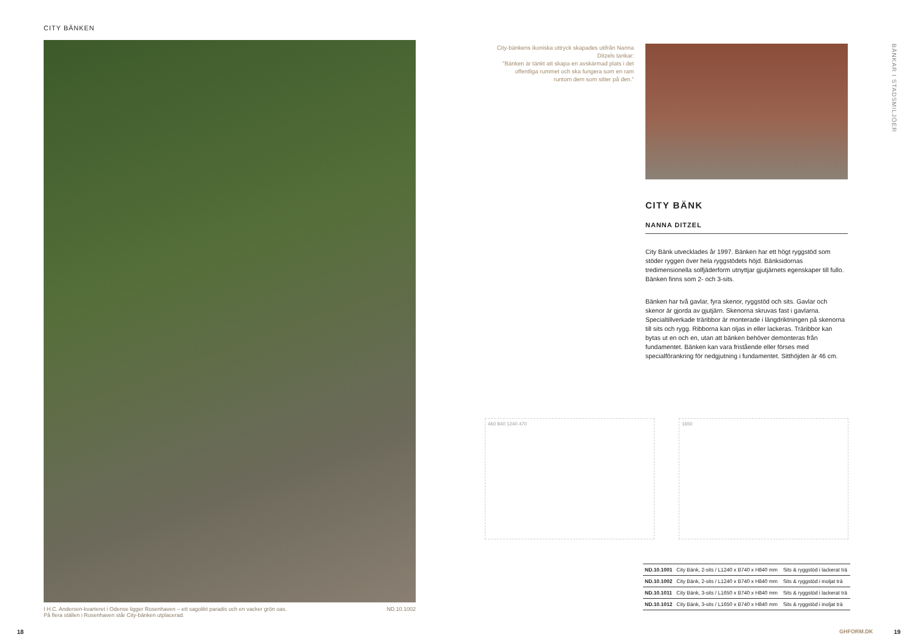CITY BÄNKEN
I H.C. Andersen-kvarteret i Odense ligger Rosenhaven – ett sagolikt paradis och en vacker grön oas.
På flera ställen i Rosenhaven står City-bänken utplacerad. ND.10.1002
City-bänkens ikoniska uttryck skapades utifrån Nanna Ditzels tankar:
"Bänken är tänkt att skapa en avskärmad plats i det offentliga rummet och ska fungera som en ram runtom dem som sitter på den."
BÄNKAR I STADSMILJÖER
CITY BÄNK
NANNA DITZEL
City Bänk utvecklades år 1997. Bänken har ett högt ryggstöd som stöder ryggen över hela ryggstödets höjd. Bänksidornas tredimensionella solfjäderform utnyttjar gjutjärnets egenskaper till fullo. Bänken finns som 2- och 3-sits.
Bänken har två gavlar, fyra skenor, ryggstöd och sits. Gavlar och skenor är gjorda av gjutjärn. Skenorna skruvas fast i gavlarna. Specialtillverkade träribbor är monterade i längdriktningen på skenorna till sits och rygg. Ribborna kan oljas in eller lackeras. Träribbor kan bytas ut en och en, utan att bänken behöver demonteras från fundamentet. Bänken kan vara fristående eller förses med specialförankring för nedgjutning i fundamentet. Sitthöjden är 46 cm.
460 840 1240 470 1650
| ND.10.1001 | City Bänk, 2-sits / L1240 x B740 x H840 mm | Sits & ryggstöd i lackerat trä |
| ND.10.1002 | City Bänk, 2-sits / L1240 x B740 x H840 mm | Sits & ryggstöd i inoljat trä |
| ND.10.1011 | City Bänk, 3-sits / L1650 x B740 x H840 mm | Sits & ryggstöd i lackerat trä |
| ND.10.1012 | City Bänk, 3-sits / L1650 x B740 x H840 mm | Sits & ryggstöd i inoljat trä |
18 GHFORM.DK 19